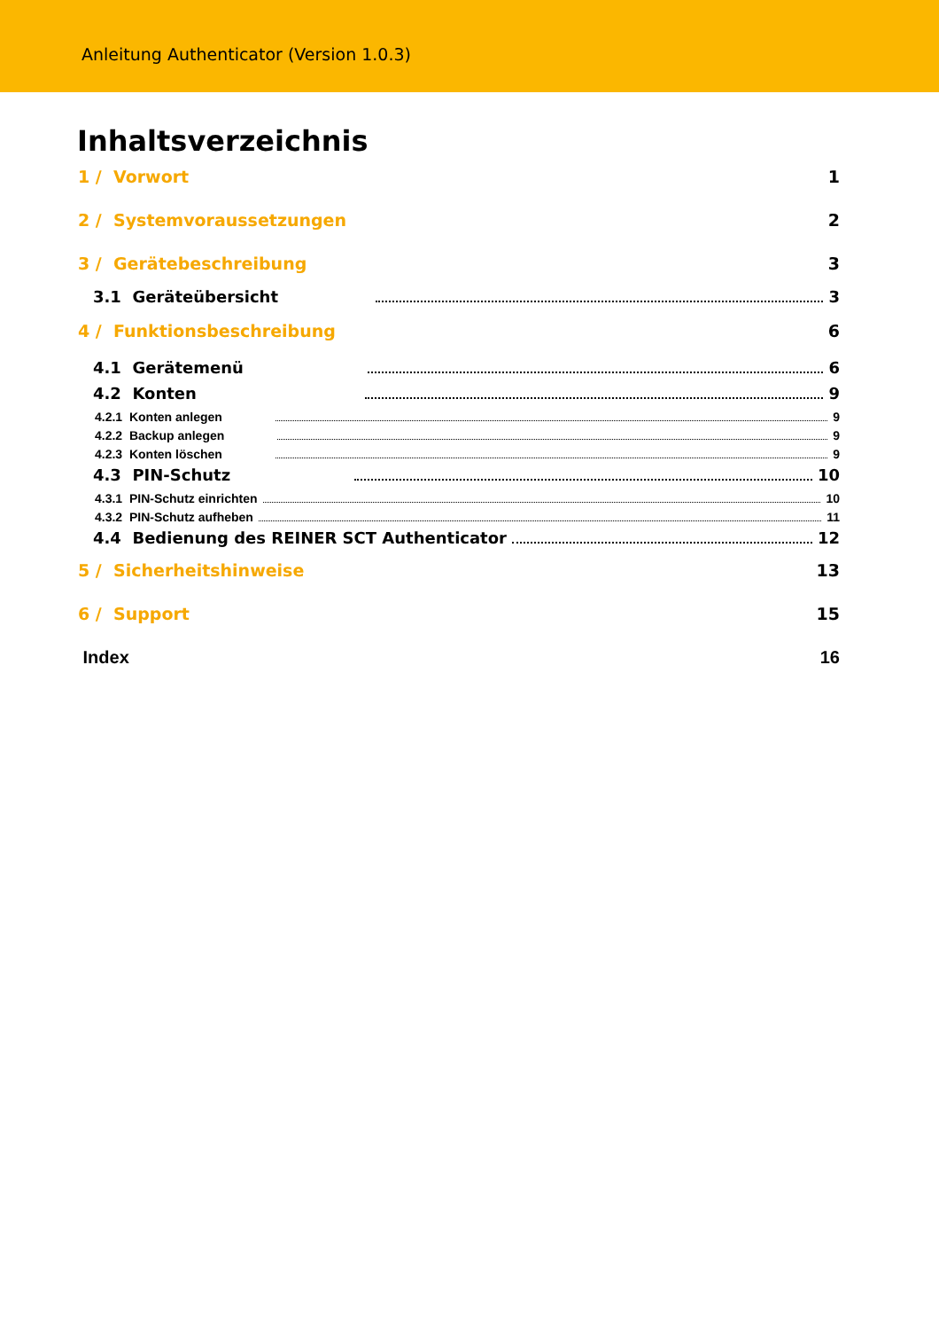Anleitung Authenticator (Version 1.0.3)
Inhaltsverzeichnis
1 / Vorwort 1
2 / Systemvoraussetzungen 2
3 / Gerätebeschreibung 3
3.1 Geräteübersicht 3
4 / Funktionsbeschreibung 6
4.1 Gerätemenü 6
4.2 Konten 9
4.2.1 Konten anlegen 9
4.2.2 Backup anlegen 9
4.2.3 Konten löschen 9
4.3 PIN-Schutz 10
4.3.1 PIN-Schutz einrichten 10
4.3.2 PIN-Schutz aufheben 11
4.4 Bedienung des REINER SCT Authenticator 12
5 / Sicherheitshinweise 13
6 / Support 15
Index 16